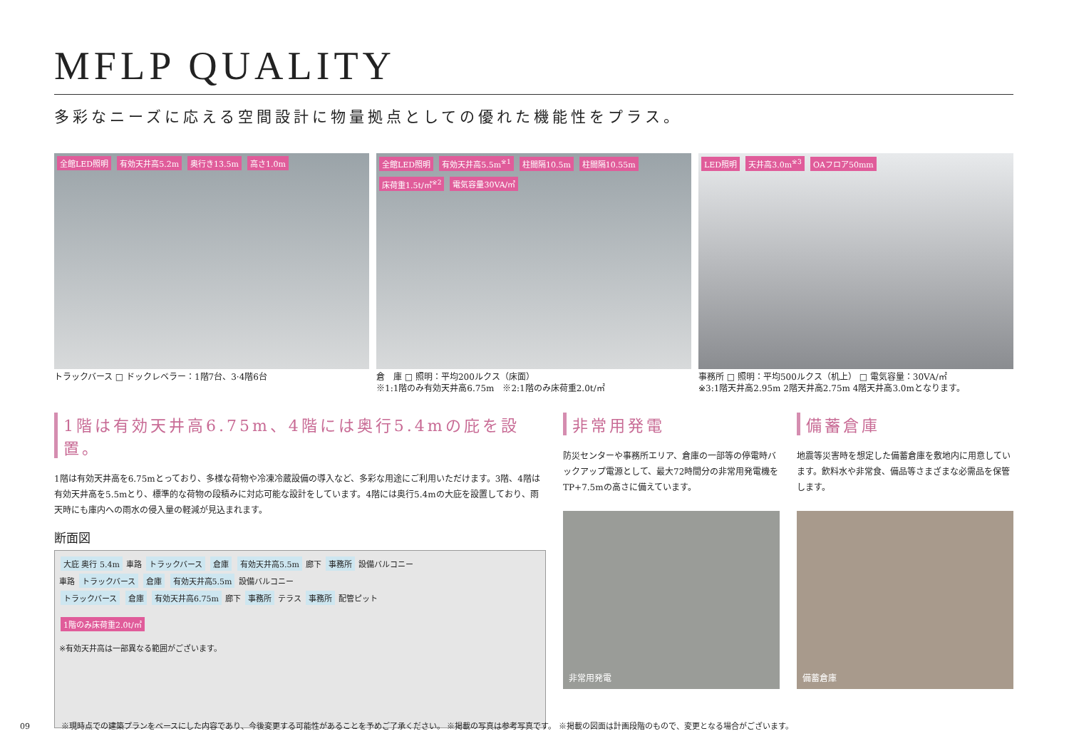MFLP QUALITY
多彩なニーズに応える空間設計に物量拠点としての優れた機能性をプラス。
全館LED照明 有効天井高5.2m 奥行き13.5m 高さ1.0m
トラックバース □ ドックレベラー：1階7台、3·4階6台
全館LED照明 有効天井高5.5m<sup>※1</sup> 柱間隔10.5m 柱間隔10.55m 床荷重1.5t/㎡<sup>※2</sup> 電気容量30VA/㎡
倉　庫 □ 照明：平均200ルクス（床面）
※1:1階のみ有効天井高6.75m　※2:1階のみ床荷重2.0t/㎡
LED照明 天井高3.0m<sup>※3</sup> OAフロア50mm
事務所 □ 照明：平均500ルクス（机上） □ 電気容量：30VA/㎡
※3:1階天井高2.95m 2階天井高2.75m 4階天井高3.0mとなります。
1階は有効天井高6.75m、4階には奥行5.4mの庇を設置。
1階は有効天井高を6.75mとっており、多様な荷物や冷凍冷蔵設備の導入など、多彩な用途にご利用いただけます。3階、4階は有効天井高を5.5mとり、標準的な荷物の段積みに対応可能な設計をしています。4階には奥行5.4mの大庇を設置しており、雨天時にも庫内への雨水の侵入量の軽減が見込まれます。
断面図
大庇 奥行 5.4m 車路 トラックバース 倉庫 有効天井高5.5m 廊下 事務所 設備バルコニー
車路 トラックバース 倉庫 有効天井高5.5m 設備バルコニー
トラックバース 倉庫 有効天井高6.75m 廊下 事務所 テラス 事務所 配管ピット
1階のみ床荷重2.0t/㎡
※有効天井高は一部異なる範囲がございます。
非常用発電
防災センターや事務所エリア、倉庫の一部等の停電時バックアップ電源として、最大72時間分の非常用発電機をTP+7.5mの高さに備えています。
非常用発電
備蓄倉庫
地震等災害時を想定した備蓄倉庫を敷地内に用意しています。飲料水や非常食、備品等さまざまな必需品を保管します。
備蓄倉庫
09　　　　※現時点での建築プランをベースにした内容であり、今後変更する可能性があることを予めご了承ください。 ※掲載の写真は参考写真です。 ※掲載の図面は計画段階のもので、変更となる場合がございます。